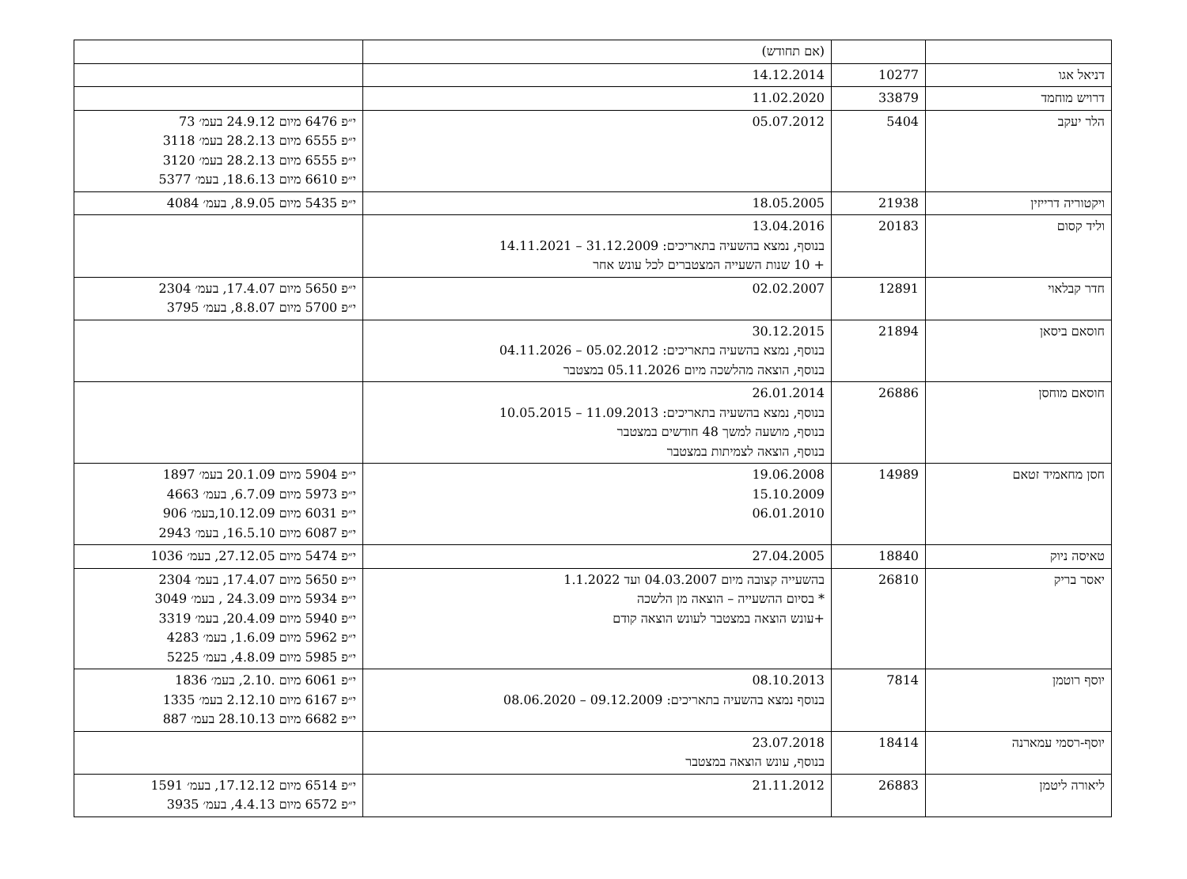| | | (אם תחודש) | |
| דניאל אגו | 10277 | 14.12.2014 | |
| דרויש מוחמד | 33879 | 11.02.2020 | |
| הלר יעקב | 5404 | 05.07.2012 | י״פ 6476 מיום 24.9.12 בעמ׳ 73 י״פ 6555 מיום 28.2.13 בעמ׳ 3118 י״פ 6555 מיום 28.2.13 בעמ׳ 3120 י״פ 6610 מיום 18.6.13, בעמ׳ 5377 |
| ויקטוריה דרייזין | 21938 | 18.05.2005 | י״פ 5435 מיום 8.9.05, בעמ׳ 4084 |
| וליד קסום | 20183 | 13.04.2016 בנוסף, נמצא בהשעיה בתאריכים: 31.12.2009 – 14.11.2021 + 10 שנות השעייה המצטברים לכל עונש אחר | |
| חדר קבלאוי | 12891 | 02.02.2007 | י״פ 5650 מיום 17.4.07, בעמ׳ 2304 י״פ 5700 מיום 8.8.07, בעמ׳ 3795 |
| חוסאם ביסאן | 21894 | 30.12.2015 בנוסף, נמצא בהשעיה בתאריכים: 05.02.2012 – 04.11.2026 בנוסף, הוצאה מהלשכה מיום 05.11.2026 במצטבר | |
| חוסאם מוחסן | 26886 | 26.01.2014 בנוסף, נמצא בהשעיה בתאריכים: 11.09.2013 – 10.05.2015 בנוסף, מושעה למשך 48 חודשים במצטבר בנוסף, הוצאה לצמיתות במצטבר | |
| חסן מחאמיד זטאם | 14989 | 19.06.2008 15.10.2009 06.01.2010 | י״פ 5904 מיום 20.1.09 בעמ׳ 1897 י״פ 5973 מיום 6.7.09, בעמ׳ 4663 י״פ 6031 מיום 10.12.09,בעמ׳ 906 י״פ 6087 מיום 16.5.10, בעמ׳ 2943 |
| טאיסה ניוק | 18840 | 27.04.2005 | י״פ 5474 מיום 27.12.05, בעמ׳ 1036 |
| יאסר בריק | 26810 | בהשעייה קצובה מיום 04.03.2007 ועד 1.1.2022 * בסיום ההשעייה – הוצאה מן הלשכה +עונש הוצאה במצטבר לעונש הוצאה קודם | י״פ 5650 מיום 17.4.07, בעמ׳ 2304 י״פ 5934 מיום 24.3.09 , בעמ׳ 3049 י״פ 5940 מיום 20.4.09, בעמ׳ 3319 י״פ 5962 מיום 1.6.09, בעמ׳ 4283 י״פ 5985 מיום 4.8.09, בעמ׳ 5225 |
| יוסף רוטמן | 7814 | 08.10.2013 בנוסף נמצא בהשעיה בתאריכים: 09.12.2009 – 08.06.2020 | י״פ 6061 מיום .2.10, בעמ׳ 1836 י״פ 6167 מיום 2.12.10 בעמ׳ 1335 י״פ 6682 מיום 28.10.13 בעמ׳ 887 |
| יוסף-רסמי עמארנה | 18414 | 23.07.2018 בנוסף, עונש הוצאה במצטבר | |
| ליאורה ליטמן | 26883 | 21.11.2012 | י״פ 6514 מיום 17.12.12, בעמ׳ 1591 י״פ 6572 מיום 4.4.13, בעמ׳ 3935 |